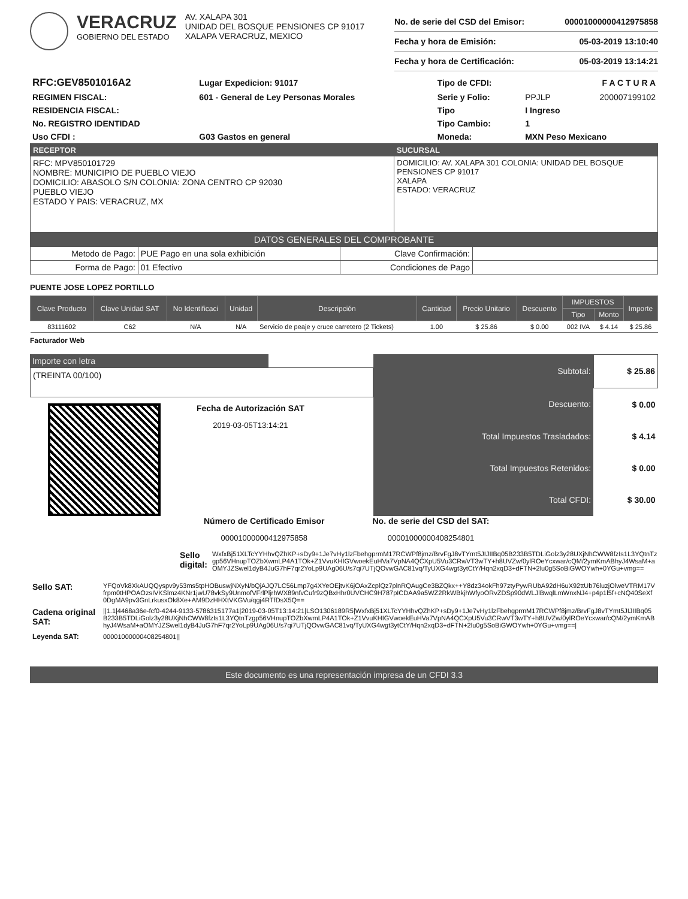VERACRUZ
GOBIERNO DEL ESTADO
AV. XALAPA 301
UNIDAD DEL BOSQUE PENSIONES CP 91017
XALAPA VERACRUZ, MEXICO
| No. de serie del CSD del Emisor: | 00001000000412975858 |
| Fecha y hora de Emisión: | 05-03-2019 13:10:40 |
| Fecha y hora de Certificación: | 05-03-2019 13:14:21 |
| RFC:GEV8501016A2 | Lugar Expedicion: 91017 | Tipo de CFDI: | F A C T U R A | |
| REGIMEN FISCAL: | 601 - General de Ley Personas Morales | Serie y Folio: | PPJLP | 200007199102 |
| RESIDENCIA FISCAL: | | Tipo | I Ingreso | |
| No. REGISTRO IDENTIDAD | | Tipo Cambio: | 1 | |
| Uso CFDI : | G03 Gastos en general | Moneda: | MXN Peso Mexicano | |
| RECEPTOR | SUCURSAL |
| --- | --- |
| RFC: MPV850101729 NOMBRE: MUNICIPIO DE PUEBLO VIEJO DOMICILIO: ABASOLO S/N COLONIA: ZONA CENTRO CP 92030 PUEBLO VIEJO ESTADO Y PAIS: VERACRUZ, MX | DOMICILIO: AV. XALAPA 301 COLONIA: UNIDAD DEL BOSQUE PENSIONES CP 91017 XALAPA ESTADO: VERACRUZ |
DATOS GENERALES DEL COMPROBANTE
| Metodo de Pago: | PUE Pago en una sola exhibición | Clave Confirmación: | |
| Forma de Pago: | 01 Efectivo | Condiciones de Pago | |
PUENTE JOSE LOPEZ PORTILLO
| Clave Producto | Clave Unidad SAT | No Identificaci | Unidad | Descripción | Cantidad | Precio Unitario | Descuento | IMPUESTOS | | Importe |
| --- | --- | --- | --- | --- | --- | --- | --- | --- | --- | --- |
| | | | | | | | | Tipo | Monto | |
| 83111602 | C62 | N/A | N/A | Servicio de peaje y cruce carretero (2 Tickets) | 1.00 | $ 25.86 | $ 0.00 | 002 IVA | $ 4.14 | $ 25.86 |
Facturador Web
Importe con letra
(TREINTA 00/100)
Fecha de Autorización SAT
2019-03-05T13:14:21
| Subtotal: | $ 25.86 |
| Descuento: | $ 0.00 |
| Total Impuestos Trasladados: | $ 4.14 |
| Total Impuestos Retenidos: | $ 0.00 |
| Total CFDI: | $ 30.00 |
Número de Certificado Emisor
00001000000412975858
No. de serie del CSD del SAT:
00001000000408254801
Sello digital:
WxfxBj51XLTcYYHhvQZhKP+sDy9+1Je7vHy1lzFbehgprmM17RCWPf8jmz/BrvFgJ8vTYmt5JIJIIBq05B233B5TDLiGolz3y28UXjNhCWW8fzIs1L3YQtnTzgp56VHnupTOZbXwmLP4A1TOk+Z1VvuKHIGVwoekEuHVa7VpNA4QCXpU5Vu3CRwVT3wTY+h8UVZw/0ylROeYcxwar/cQM/2ymKmABhyJ4WsaM+aOMYJZSwel1dyB4JuG7hF7qr2YoLp9UAg06U/s7qi7UTjQOvwGAC81vq/TyUXG4wgt3ytCtY/Hqn2xqD3+dFTN+2lu0g5SoBiGWOYwh+0YGu+vmg==
| Sello SAT: | YFQoVk8XkAUQQyspv9y53ms5tpHOBuswjNXyN/bQjAJQ7LC56Lmp7g4XYeOEjtvK6jOAxZcplQz7plnRQAugCe3BZQkx++Y8dz34okFh97ztyPywRUbA92dH6uX92ttUb76luzjOlweVTRM17Vfrpm0tHPOAOzsIVKSlmz4KNr1jwU78vkSy9UnmofVFrlPljrhWX89nfvCufr9zQBxHhr0UVCHC9H787pICDAA9a5WZ2RkWBkjhWfyoORvZDSp90dWLJlBwqlLmWnxNJ4+p4p1l5f+cNQ40SeXf0DgMA9pv3GnLrkusxOk8Xe+AM9DzHHXtVKGVu/qgj4RTfDsX5Q== |
| Cadena original SAT: | //1.1/4468a36e-fcf0-4244-9133-5786315177a1/2019-03-05T13:14:21/LSO1306189R5/WxfxBj51XLTcYYHhvQZhKP+sDy9+1Je7vHy1lzFbehgprmM17RCWPf8jmz/BrvFgJ8vTYmt5JIJIIBq05B233B5TDLiGolz3y28UXjNhCWW8fzIs1L3YQtnTzgp56VHnupTOZbXwmLP4A1TOk+Z1VvuKHIGVwoekEuHVa7VpNA4QCXpU5Vu3CRwVT3wTY+h8UVZw/0ylROeYcxwar/cQM/2ymKmABhyJ4WsaM+aOMYJZSwel1dyB4JuG7hF7qr2YoLp9UAg06U/s7qi7UTjQOvwGAC81vq/TyUXG4wgt3ytCtY/Hqn2xqD3+dFTN+2lu0g5SoBiGWOYwh+0YGu+vmg==/ |
| Leyenda SAT: | 00001000000408254801// |
Este documento es una representación impresa de un CFDI 3.3